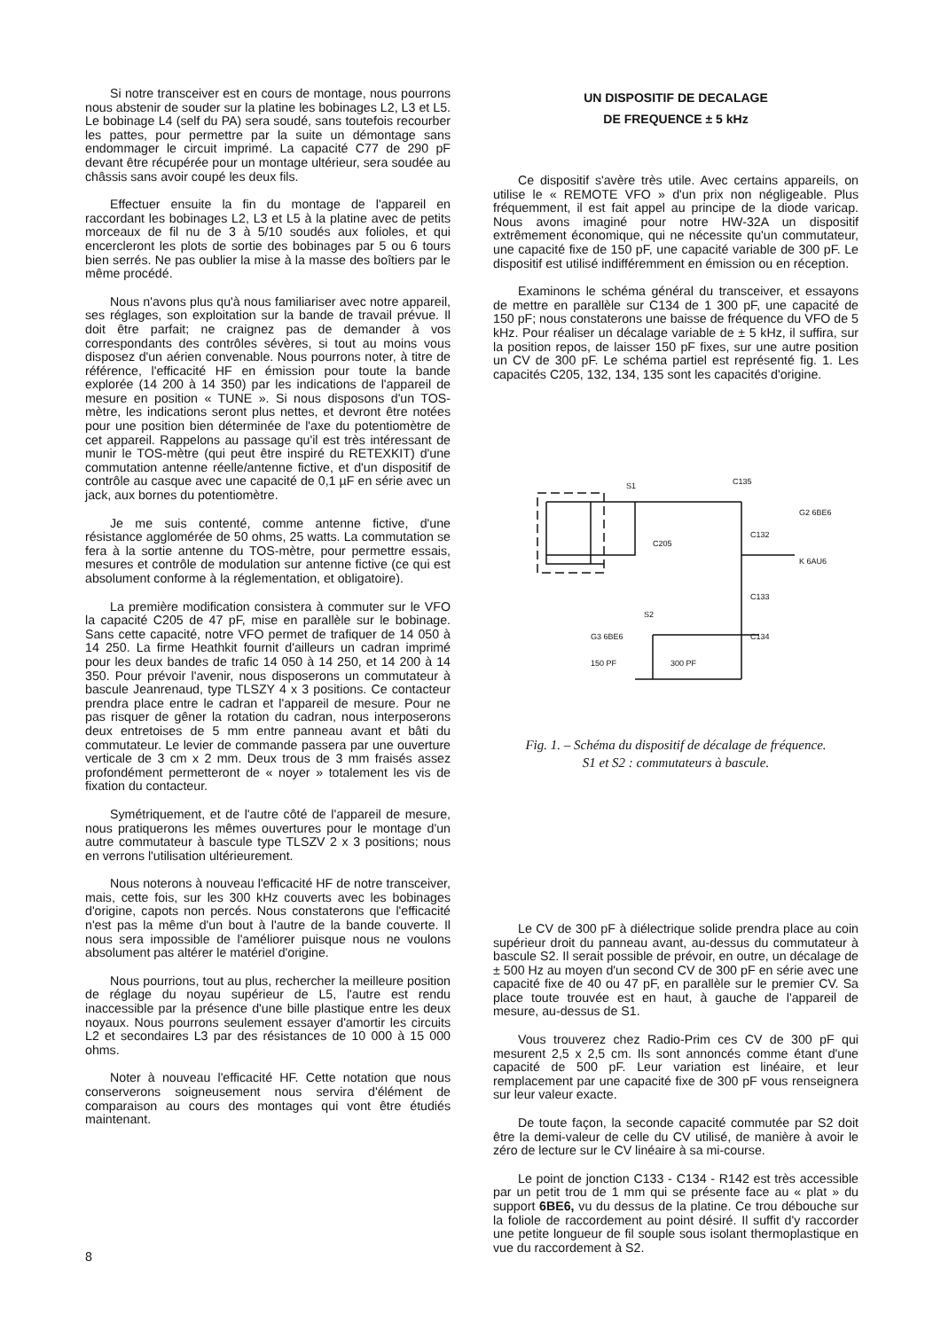Si notre transceiver est en cours de montage, nous pourrons nous abstenir de souder sur la platine les bobinages L2, L3 et L5. Le bobinage L4 (self du PA) sera soudé, sans toutefois recourber les pattes, pour permettre par la suite un démontage sans endommager le circuit imprimé. La capacité C77 de 290 pF devant être récupérée pour un montage ultérieur, sera soudée au châssis sans avoir coupé les deux fils.
Effectuer ensuite la fin du montage de l'appareil en raccordant les bobinages L2, L3 et L5 à la platine avec de petits morceaux de fil nu de 3 à 5/10 soudés aux folioles, et qui encercleront les plots de sortie des bobinages par 5 ou 6 tours bien serrés. Ne pas oublier la mise à la masse des boîtiers par le même procédé.
Nous n'avons plus qu'à nous familiariser avec notre appareil, ses réglages, son exploitation sur la bande de travail prévue. Il doit être parfait; ne craignez pas de demander à vos correspondants des contrôles sévères, si tout au moins vous disposez d'un aérien convenable. Nous pourrons noter, à titre de référence, l'efficacité HF en émission pour toute la bande explorée (14 200 à 14 350) par les indications de l'appareil de mesure en position « TUNE ». Si nous disposons d'un TOS-mètre, les indications seront plus nettes, et devront être notées pour une position bien déterminée de l'axe du potentiomètre de cet appareil. Rappelons au passage qu'il est très intéressant de munir le TOS-mètre (qui peut être inspiré du RETEXKIT) d'une commutation antenne réelle/antenne fictive, et d'un dispositif de contrôle au casque avec une capacité de 0,1 µF en série avec un jack, aux bornes du potentiomètre.
Je me suis contenté, comme antenne fictive, d'une résistance agglomérée de 50 ohms, 25 watts. La commutation se fera à la sortie antenne du TOS-mètre, pour permettre essais, mesures et contrôle de modulation sur antenne fictive (ce qui est absolument conforme à la réglementation, et obligatoire).
La première modification consistera à commuter sur le VFO la capacité C205 de 47 pF, mise en parallèle sur le bobinage. Sans cette capacité, notre VFO permet de trafiquer de 14 050 à 14 250. La firme Heathkit fournit d'ailleurs un cadran imprimé pour les deux bandes de trafic 14 050 à 14 250, et 14 200 à 14 350. Pour prévoir l'avenir, nous disposerons un commutateur à bascule Jeanrenaud, type TLSZY 4 x 3 positions. Ce contacteur prendra place entre le cadran et l'appareil de mesure. Pour ne pas risquer de gêner la rotation du cadran, nous interposerons deux entretoises de 5 mm entre panneau avant et bâti du commutateur. Le levier de commande passera par une ouverture verticale de 3 cm x 2 mm. Deux trous de 3 mm fraisés assez profondément permetteront de « noyer » totalement les vis de fixation du contacteur.
Symétriquement, et de l'autre côté de l'appareil de mesure, nous pratiquerons les mêmes ouvertures pour le montage d'un autre commutateur à bascule type TLSZV 2 x 3 positions; nous en verrons l'utilisation ultérieurement.
Nous noterons à nouveau l'efficacité HF de notre transceiver, mais, cette fois, sur les 300 kHz couverts avec les bobinages d'origine, capots non percés. Nous constaterons que l'efficacité n'est pas la même d'un bout à l'autre de la bande couverte. Il nous sera impossible de l'améliorer puisque nous ne voulons absolument pas altérer le matériel d'origine.
Nous pourrions, tout au plus, rechercher la meilleure position de réglage du noyau supérieur de L5, l'autre est rendu inaccessible par la présence d'une bille plastique entre les deux noyaux. Nous pourrons seulement essayer d'amortir les circuits L2 et secondaires L3 par des résistances de 10 000 à 15 000 ohms.
Noter à nouveau l'efficacité HF. Cette notation que nous conserverons soigneusement nous servira d'élément de comparaison au cours des montages qui vont être étudiés maintenant.
UN DISPOSITIF DE DECALAGE
DE FREQUENCE ± 5 kHz
Ce dispositif s'avère très utile. Avec certains appareils, on utilise le « REMOTE VFO » d'un prix non négligeable. Plus fréquemment, il est fait appel au principe de la diode varicap. Nous avons imaginé pour notre HW-32A un dispositif extrêmement économique, qui ne nécessite qu'un commutateur, une capacité fixe de 150 pF, une capacité variable de 300 pF. Le dispositif est utilisé indifféremment en émission ou en réception.
Examinons le schéma général du transceiver, et essayons de mettre en parallèle sur C134 de 1 300 pF, une capacité de 150 pF; nous constaterons une baisse de fréquence du VFO de 5 kHz. Pour réaliser un décalage variable de ± 5 kHz, il suffira, sur la position repos, de laisser 150 pF fixes, sur une autre position un CV de 300 pF. Le schéma partiel est représenté fig. 1. Les capacités C205, 132, 134, 135 sont les capacités d'origine.
S1
C135
C205
C132
C133
C134
S2
G3 6BE6
150 PF
300 PF
G2 6BE6
K 6AU6
Fig. 1. – Schéma du dispositif de décalage de fréquence.
S1 et S2 : commutateurs à bascule.
Le CV de 300 pF à diélectrique solide prendra place au coin supérieur droit du panneau avant, au-dessus du commutateur à bascule S2. Il serait possible de prévoir, en outre, un décalage de ± 500 Hz au moyen d'un second CV de 300 pF en série avec une capacité fixe de 40 ou 47 pF, en parallèle sur le premier CV. Sa place toute trouvée est en haut, à gauche de l'appareil de mesure, au-dessus de S1.
Vous trouverez chez Radio-Prim ces CV de 300 pF qui mesurent 2,5 x 2,5 cm. Ils sont annoncés comme étant d'une capacité de 500 pF. Leur variation est linéaire, et leur remplacement par une capacité fixe de 300 pF vous renseignera sur leur valeur exacte.
De toute façon, la seconde capacité commutée par S2 doit être la demi-valeur de celle du CV utilisé, de manière à avoir le zéro de lecture sur le CV linéaire à sa mi-course.
Le point de jonction C133 - C134 - R142 est très accessible par un petit trou de 1 mm qui se présente face au « plat » du support 6BE6, vu du dessus de la platine. Ce trou débouche sur la foliole de raccordement au point désiré. Il suffit d'y raccorder une petite longueur de fil souple sous isolant thermoplastique en vue du raccordement à S2.
8